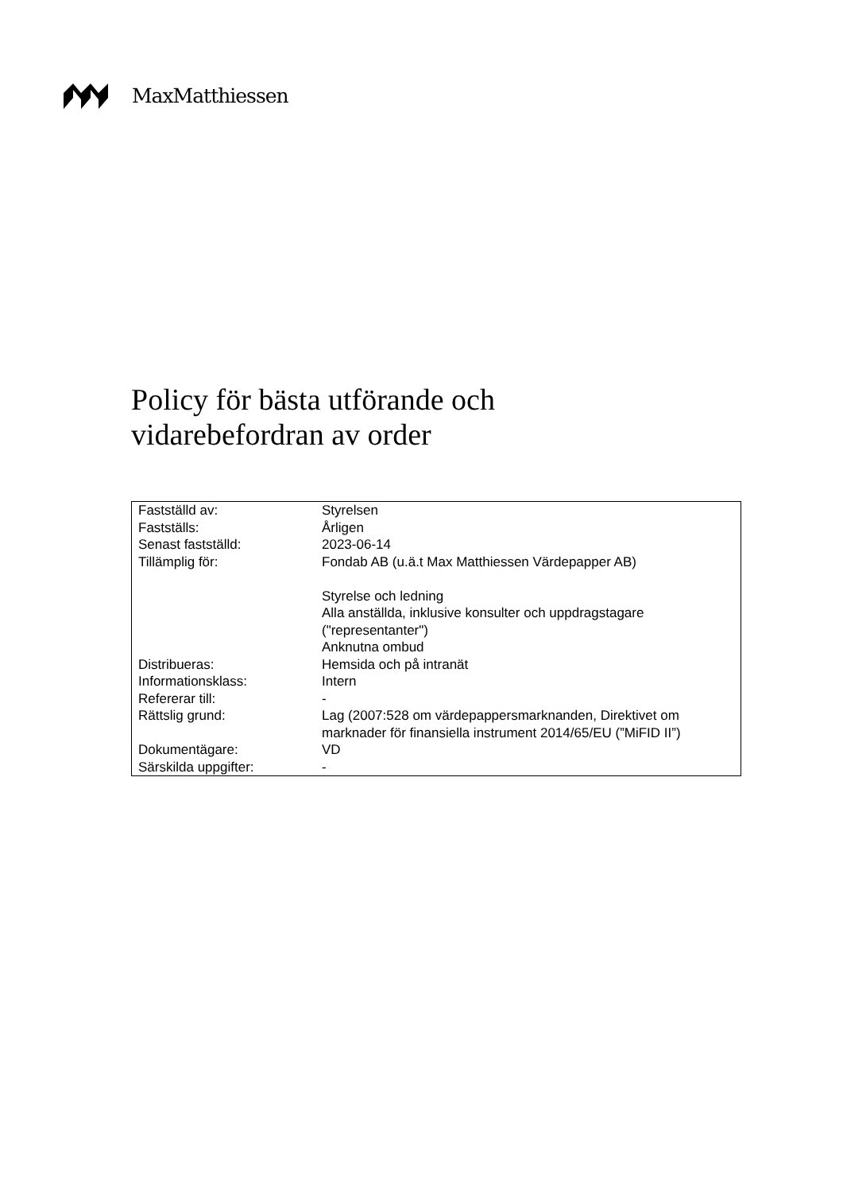MaxMatthiessen
Policy för bästa utförande och
vidarebefordran av order
| Fastställd av: | Styrelsen |
| Fastställs: | Årligen |
| Senast fastställd: | 2023-06-14 |
| Tillämplig för: | Fondab AB (u.ä.t Max Matthiessen Värdepapper AB) Styrelse och ledning Alla anställda, inklusive konsulter och uppdragstagare ("representanter") Anknutna ombud |
| Distribueras: | Hemsida och på intranät |
| Informationsklass: | Intern |
| Refererar till: | - |
| Rättslig grund: | Lag (2007:528 om värdepappersmarknanden, Direktivet om marknader för finansiella instrument 2014/65/EU (”MiFID II”) |
| Dokumentägare: | VD |
| Särskilda uppgifter: | - |